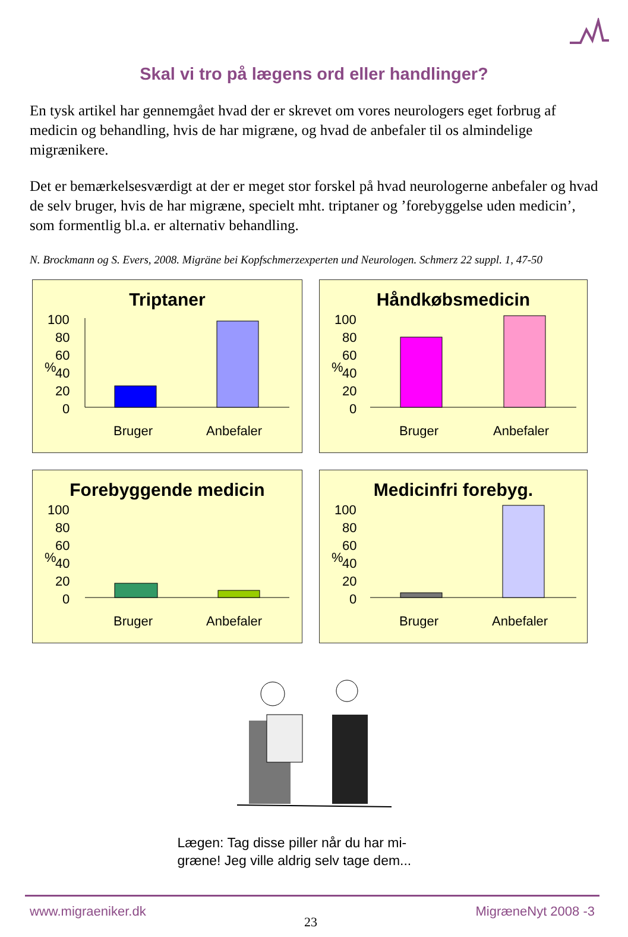Skal vi tro på lægens ord eller handlinger?
En tysk artikel har gennemgået hvad der er skrevet om vores neurologers eget forbrug af medicin og behandling, hvis de har migræne, og hvad de anbefaler til os almindelige migrænikere.
Det er bemærkelsesværdigt at der er meget stor forskel på hvad neurologerne anbefaler og hvad de selv bruger, hvis de har migræne, specielt mht. triptaner og ’forebyggelse uden medicin’, som formentlig bl.a. er alternativ behandling.
N. Brockmann og S. Evers, 2008. Migräne bei Kopfschmerzexperten und Neurologen. Schmerz 22 suppl. 1, 47-50
Triptaner
100
80
60
40
20
0
%
Bruger
Anbefaler
Håndkøbsmedicin
100
80
60
40
20
0
%
Bruger
Anbefaler
Forebyggende medicin
100
80
60
40
20
0
%
Bruger
Anbefaler
Medicinfri forebyg.
100
80
60
40
20
0
%
Bruger
Anbefaler
Lægen: Tag disse piller når du har mi-
græne! Jeg ville aldrig selv tage dem...
www.migraeniker.dk 23 MigræneNyt 2008 -3